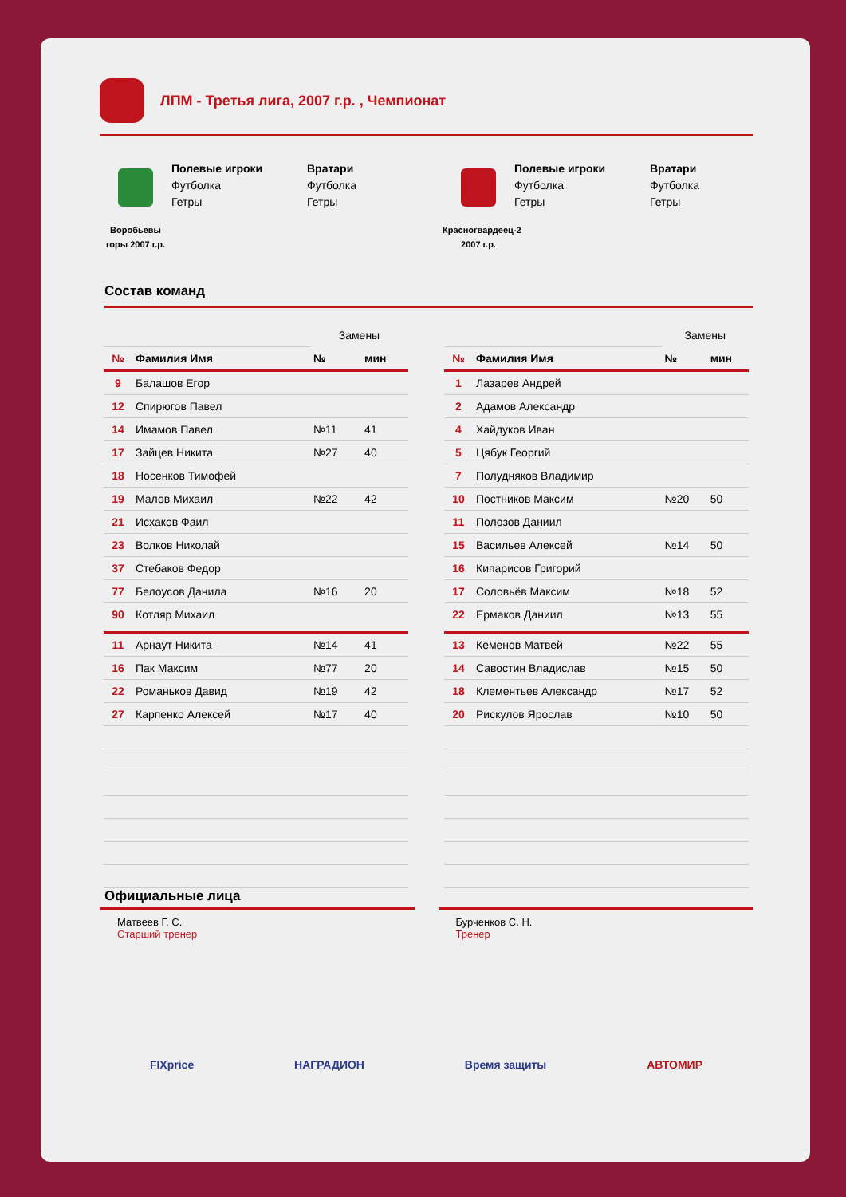ЛПМ - Третья лига, 2007 г.р. , Чемпионат
Воробьевы горы 2007 г.р.
Полевые игроки
Футболка
Гетры
Вратари
Футболка
Гетры
Красногвардеец-2 2007 г.р.
Полевые игроки
Футболка
Гетры
Вратари
Футболка
Гетры
Состав команд
| | | Замены | |
| № | Фамилия Имя | № | мин |
| 9 | Балашов Егор | | |
| 12 | Спирюгов Павел | | |
| 14 | Имамов Павел | №11 | 41 |
| 17 | Зайцев Никита | №27 | 40 |
| 18 | Носенков Тимофей | | |
| 19 | Малов Михаил | №22 | 42 |
| 21 | Исхаков Фаил | | |
| 23 | Волков Николай | | |
| 37 | Стебаков Федор | | |
| 77 | Белоусов Данила | №16 | 20 |
| 90 | Котляр Михаил | | |
| 11 | Арнаут Никита | №14 | 41 |
| 16 | Пак Максим | №77 | 20 |
| 22 | Романьков Давид | №19 | 42 |
| 27 | Карпенко Алексей | №17 | 40 |
| | | Замены | |
| № | Фамилия Имя | № | мин |
| 1 | Лазарев Андрей | | |
| 2 | Адамов Александр | | |
| 4 | Хайдуков Иван | | |
| 5 | Цябук Георгий | | |
| 7 | Полудняков Владимир | | |
| 10 | Постников Максим | №20 | 50 |
| 11 | Полозов Даниил | | |
| 15 | Васильев Алексей | №14 | 50 |
| 16 | Кипарисов Григорий | | |
| 17 | Соловьёв Максим | №18 | 52 |
| 22 | Ермаков Даниил | №13 | 55 |
| 13 | Кеменов Матвей | №22 | 55 |
| 14 | Савостин Владислав | №15 | 50 |
| 18 | Клементьев Александр | №17 | 52 |
| 20 | Рискулов Ярослав | №10 | 50 |
Официальные лица
Матвеев Г. С.
Старший тренер
Бурченков С. Н.
Тренер
FIXprice НАГРАДИОН Время защиты АВТОМИР